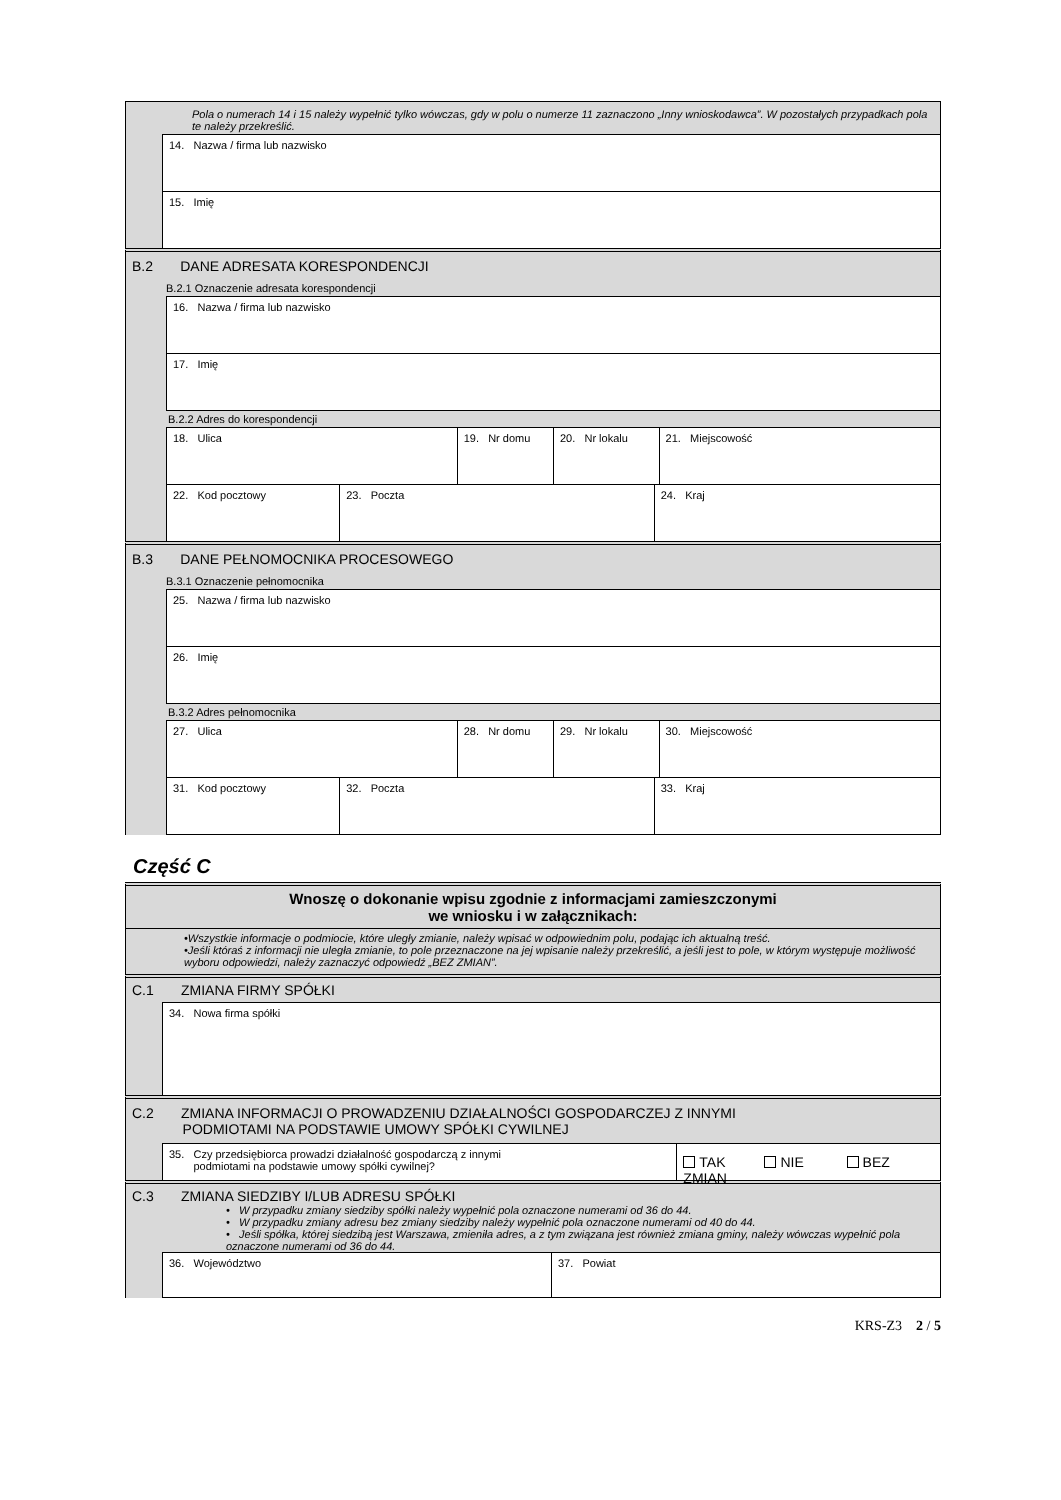Pola o numerach 14 i 15 należy wypełnić tylko wówczas, gdy w polu o numerze 11 zaznaczono „Inny wnioskodawca”. W pozostałych przypadkach pola te należy przekreślić.
14. Nazwa / firma lub nazwisko
15. Imię
B.2 DANE ADRESATA KORESPONDENCJI
B.2.1 Oznaczenie adresata korespondencji
16. Nazwa / firma lub nazwisko
17. Imię
B.2.2 Adres do korespondencji
18. Ulica 19. Nr domu 20. Nr lokalu 21. Miejscowość
22. Kod pocztowy 23. Poczta 24. Kraj
B.3 DANE PEŁNOMOCNIKA PROCESOWEGO
B.3.1 Oznaczenie pełnomocnika
25. Nazwa / firma lub nazwisko
26. Imię
B.3.2 Adres pełnomocnika
27. Ulica 28. Nr domu 29. Nr lokalu 30. Miejscowość
31. Kod pocztowy 32. Poczta 33. Kraj
Część C
Wnoszę o dokonanie wpisu zgodnie z informacjami zamieszczonymi
we wniosku i w załącznikach:
•Wszystkie informacje o podmiocie, które uległy zmianie, należy wpisać w odpowiednim polu, podając ich aktualną treść.
•Jeśli któraś z informacji nie uległa zmianie, to pole przeznaczone na jej wpisanie należy przekreślić, a jeśli jest to pole, w którym występuje możliwość wyboru odpowiedzi, należy zaznaczyć odpowiedź „BEZ ZMIAN”.
C.1 ZMIANA FIRMY SPÓŁKI
34. Nowa firma spółki
C.2 ZMIANA INFORMACJI O PROWADZENIU DZIAŁALNOŚCI GOSPODARCZEJ Z INNYMI
PODMIOTAMI NA PODSTAWIE UMOWY SPÓŁKI CYWILNEJ
35. Czy przedsiębiorca prowadzi działalność gospodarczą z innymi
podmiotami na podstawie umowy spółki cywilnej?
TAK NIE BEZ ZMIAN
C.3 ZMIANA SIEDZIBY I/LUB ADRESU SPÓŁKI
• W przypadku zmiany siedziby spółki należy wypełnić pola oznaczone numerami od 36 do 44.
• W przypadku zmiany adresu bez zmiany siedziby należy wypełnić pola oznaczone numerami od 40 do 44.
• Jeśli spółka, której siedzibą jest Warszawa, zmieniła adres, a z tym związana jest również zmiana gminy, należy wówczas wypełnić pola oznaczone numerami od 36 do 44.
36. Województwo 37. Powiat
KRS-Z3 2 / 5